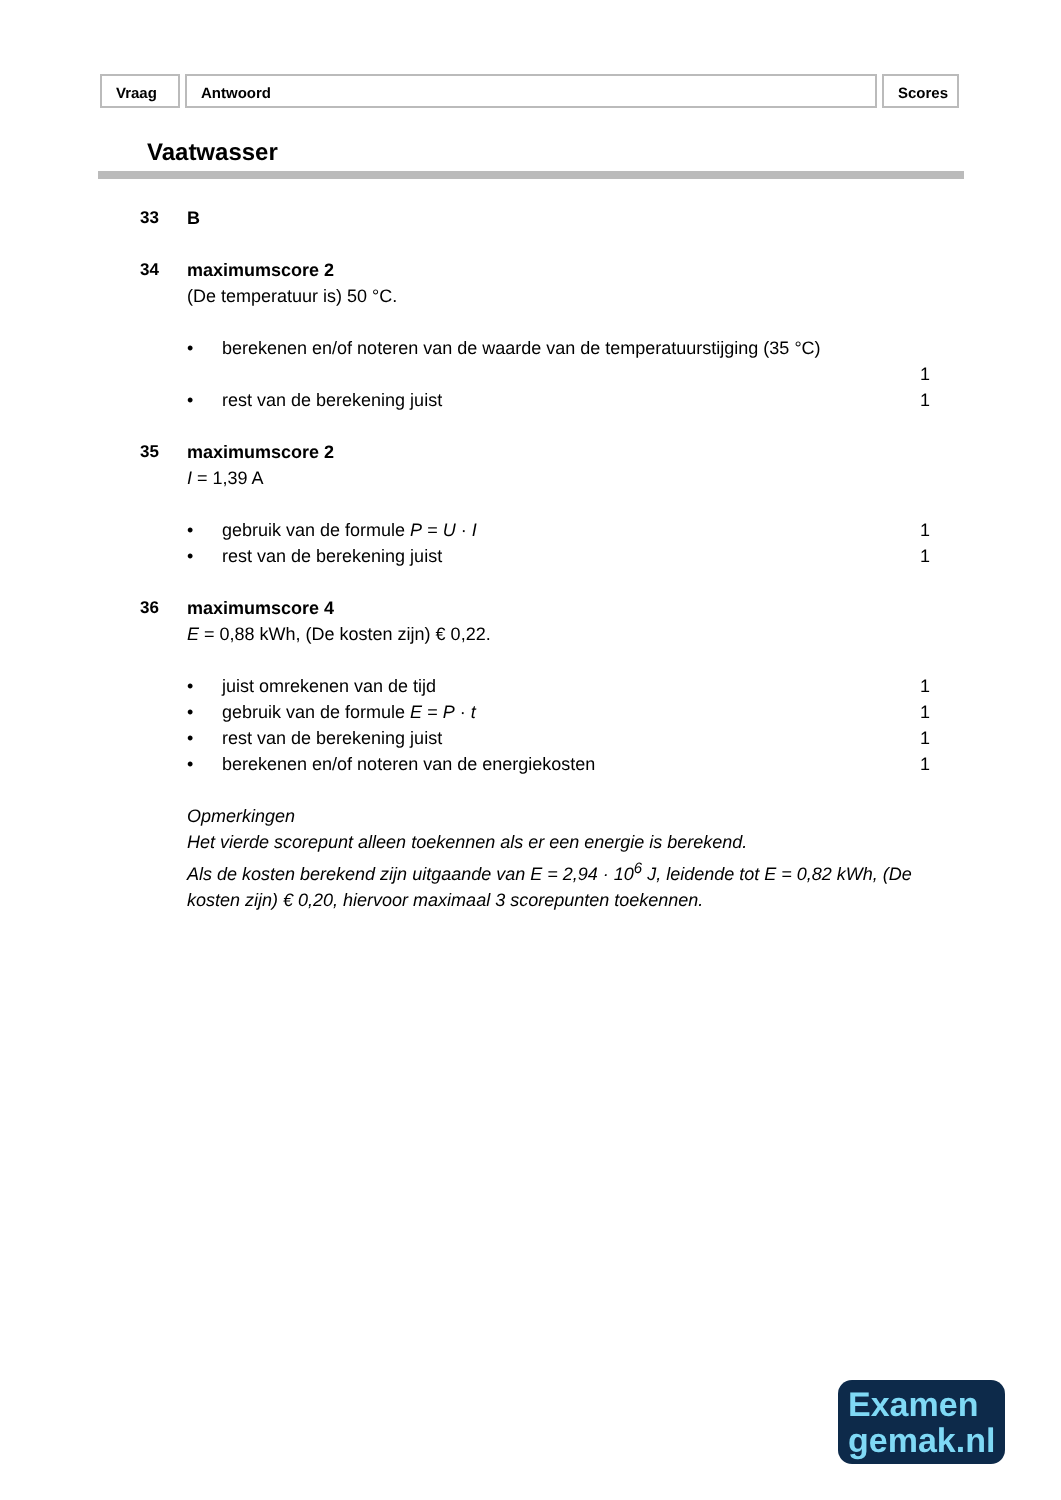Vraag Antwoord Scores
Vaatwasser
33 B
34 maximumscore 2
(De temperatuur is) 50 °C.
• berekenen en/of noteren van de waarde van de temperatuurstijging (35 °C)
1
• rest van de berekening juist 1
35 maximumscore 2
I = 1,39 A
• gebruik van de formule P = U · I 1
• rest van de berekening juist 1
36 maximumscore 4
E = 0,88 kWh, (De kosten zijn) € 0,22.
• juist omrekenen van de tijd 1
• gebruik van de formule E = P · t 1
• rest van de berekening juist 1
• berekenen en/of noteren van de energiekosten 1
Opmerkingen
Het vierde scorepunt alleen toekennen als er een energie is berekend.
Als de kosten berekend zijn uitgaande van E = 2,94 · 10<sup>6</sup> J, leidende tot E = 0,82 kWh, (De kosten zijn) € 0,20, hiervoor maximaal 3 scorepunten toekennen.
Examen
gemak.nl